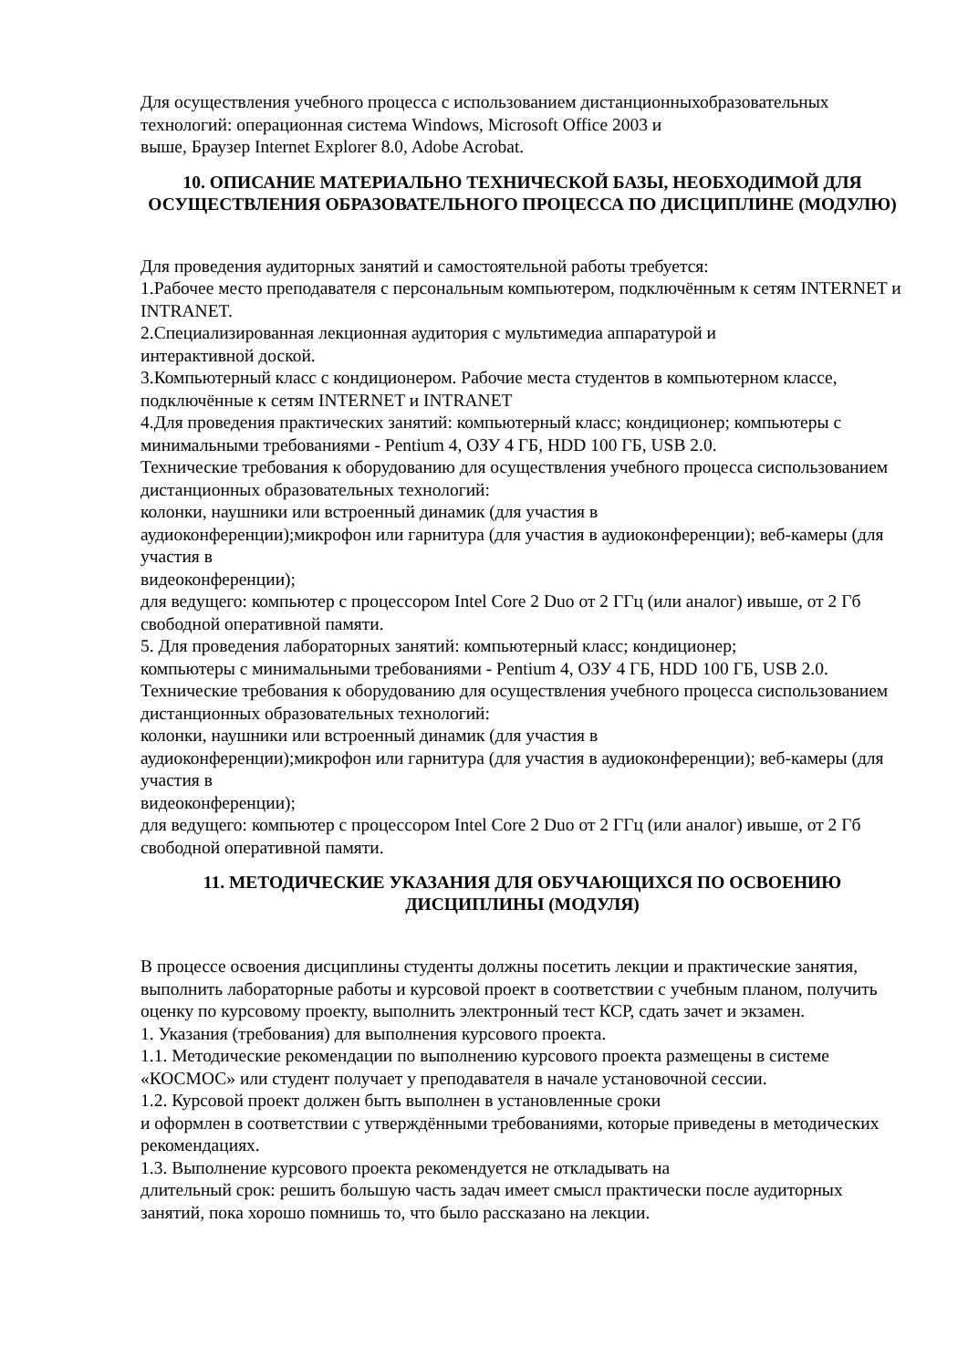Для осуществления учебного процесса с использованием дистанционныхобразовательных технологий: операционная система Windows, Microsoft Office 2003 и
выше, Браузер Internet Explorer 8.0, Adobe Acrobat.
10. ОПИСАНИЕ МАТЕРИАЛЬНО ТЕХНИЧЕСКОЙ БАЗЫ, НЕОБХОДИМОЙ ДЛЯ ОСУЩЕСТВЛЕНИЯ ОБРАЗОВАТЕЛЬНОГО ПРОЦЕССА ПО ДИСЦИПЛИНЕ (МОДУЛЮ)
Для проведения аудиторных занятий и самостоятельной работы требуется:
1.Рабочее место преподавателя с персональным компьютером, подключённым к сетям INTERNET и INTRANET.
2.Специализированная лекционная аудитория с мультимедиа аппаратурой и
интерактивной доской.
3.Компьютерный класс с кондиционером. Рабочие места студентов в компьютерном классе, подключённые к сетям INTERNET и INTRANET
4.Для проведения практических занятий: компьютерный класс; кондиционер; компьютеры с минимальными требованиями - Pentium 4, ОЗУ 4 ГБ, HDD 100 ГБ, USB 2.0.
Технические требования к оборудованию для осуществления учебного процесса сиспользованием дистанционных образовательных технологий:
колонки, наушники или встроенный динамик (для участия в
аудиоконференции);микрофон или гарнитура (для участия в аудиоконференции); веб-камеры (для участия в
видеоконференции);
для ведущего: компьютер с процессором Intel Core 2 Duo от 2 ГГц (или аналог) ивыше, от 2 Гб свободной оперативной памяти.
5. Для проведения лабораторных занятий: компьютерный класс; кондиционер;
компьютеры с минимальными требованиями - Pentium 4, ОЗУ 4 ГБ, HDD 100 ГБ, USB 2.0.
Технические требования к оборудованию для осуществления учебного процесса сиспользованием дистанционных образовательных технологий:
колонки, наушники или встроенный динамик (для участия в
аудиоконференции);микрофон или гарнитура (для участия в аудиоконференции); веб-камеры (для участия в
видеоконференции);
для ведущего: компьютер с процессором Intel Core 2 Duo от 2 ГГц (или аналог) ивыше, от 2 Гб свободной оперативной памяти.
11. МЕТОДИЧЕСКИЕ УКАЗАНИЯ ДЛЯ ОБУЧАЮЩИХСЯ ПО ОСВОЕНИЮ ДИСЦИПЛИНЫ (МОДУЛЯ)
В процессе освоения дисциплины студенты должны посетить лекции и практические занятия, выполнить лабораторные работы и курсовой проект в соответствии с учебным планом, получить оценку по курсовому проекту, выполнить электронный тест КСР, сдать зачет и экзамен.
1. Указания (требования) для выполнения курсового проекта.
1.1. Методические рекомендации по выполнению курсового проекта размещены в системе «КОСМОС» или студент получает у преподавателя в начале установочной сессии.
1.2. Курсовой проект должен быть выполнен в установленные сроки
и оформлен в соответствии с утверждёнными требованиями, которые приведены в методических рекомендациях.
1.3. Выполнение курсового проекта рекомендуется не откладывать на
длительный срок: решить большую часть задач имеет смысл практически после аудиторных занятий, пока хорошо помнишь то, что было рассказано на лекции.